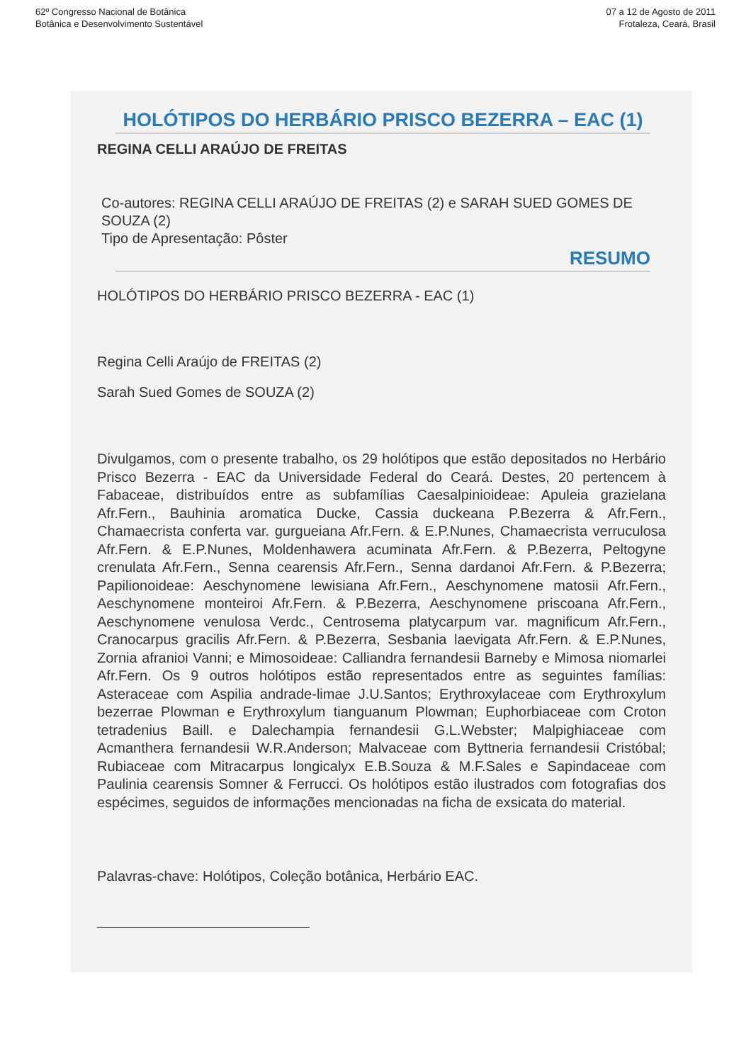62º Congresso Nacional de Botânica
Botânica e Desenvolvimento Sustentável
07 a 12 de Agosto de 2011
Frotaleza, Ceará, Brasil
HOLÓTIPOS DO HERBÁRIO PRISCO BEZERRA – EAC (1)
REGINA CELLI ARAÚJO DE FREITAS
Co-autores: REGINA CELLI ARAÚJO DE FREITAS (2) e SARAH SUED GOMES DE SOUZA (2)
Tipo de Apresentação: Pôster
RESUMO
HOLÓTIPOS DO HERBÁRIO PRISCO BEZERRA - EAC (1)
Regina Celli Araújo de FREITAS (2)
Sarah Sued Gomes de SOUZA (2)
Divulgamos, com o presente trabalho, os 29 holótipos que estão depositados no Herbário Prisco Bezerra - EAC da Universidade Federal do Ceará. Destes, 20 pertencem à Fabaceae, distribuídos entre as subfamílias Caesalpinioideae: Apuleia grazielana Afr.Fern., Bauhinia aromatica Ducke, Cassia duckeana P.Bezerra & Afr.Fern., Chamaecrista conferta var. gurgueiana Afr.Fern. & E.P.Nunes, Chamaecrista verruculosa Afr.Fern. & E.P.Nunes, Moldenhawera acuminata Afr.Fern. & P.Bezerra, Peltogyne crenulata Afr.Fern., Senna cearensis Afr.Fern., Senna dardanoi Afr.Fern. & P.Bezerra; Papilionoideae: Aeschynomene lewisiana Afr.Fern., Aeschynomene matosii Afr.Fern., Aeschynomene monteiroi Afr.Fern. & P.Bezerra, Aeschynomene priscoana Afr.Fern., Aeschynomene venulosa Verdc., Centrosema platycarpum var. magnificum Afr.Fern., Cranocarpus gracilis Afr.Fern. & P.Bezerra, Sesbania laevigata Afr.Fern. & E.P.Nunes, Zornia afranioi Vanni; e Mimosoideae: Calliandra fernandesii Barneby e Mimosa niomarlei Afr.Fern. Os 9 outros holótipos estão representados entre as seguintes famílias: Asteraceae com Aspilia andrade-limae J.U.Santos; Erythroxylaceae com Erythroxylum bezerrae Plowman e Erythroxylum tianguanum Plowman; Euphorbiaceae com Croton tetradenius Baill. e Dalechampia fernandesii G.L.Webster; Malpighiaceae com Acmanthera fernandesii W.R.Anderson; Malvaceae com Byttneria fernandesii Cristóbal; Rubiaceae com Mitracarpus longicalyx E.B.Souza & M.F.Sales e Sapindaceae com Paulinia cearensis Somner & Ferrucci. Os holótipos estão ilustrados com fotografias dos espécimes, seguidos de informações mencionadas na ficha de exsicata do material.
Palavras-chave: Holótipos, Coleção botânica, Herbário EAC.